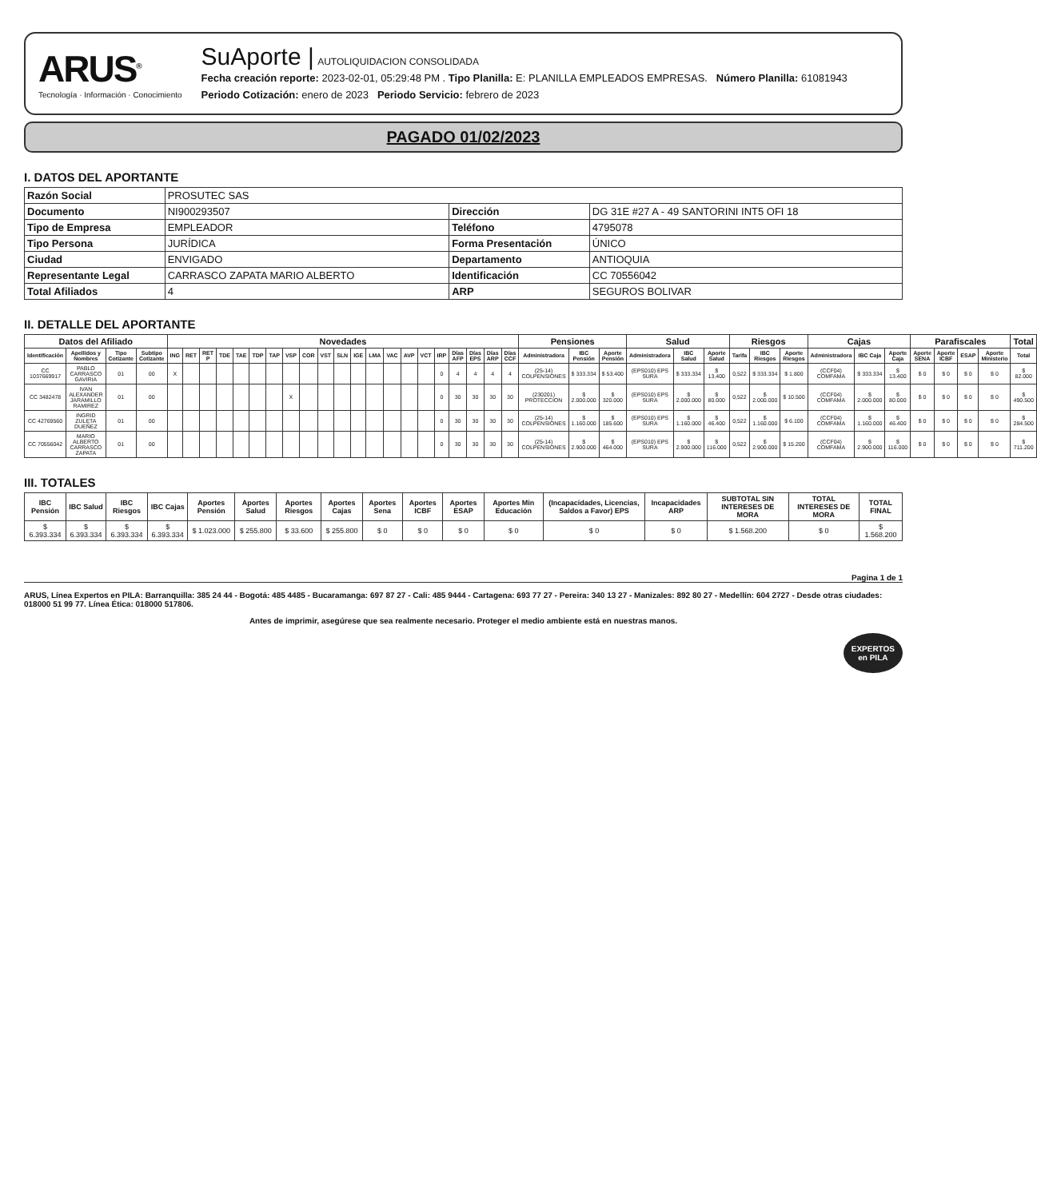ARUS<sup>®</sup>
Tecnología · Información · Conocimiento
SuAporte | AUTOLIQUIDACION CONSOLIDADA
Fecha creación reporte: 2023-02-01, 05:29:48 PM . Tipo Planilla: E: PLANILLA EMPLEADOS EMPRESAS. Número Planilla: 61081943
Periodo Cotización: enero de 2023 Periodo Servicio: febrero de 2023
PAGADO 01/02/2023
I. DATOS DEL APORTANTE
| Razón Social | PROSUTEC SAS | | |
| Documento | NI900293507 | Dirección | DG 31E #27 A - 49 SANTORINI INT5 OFI 18 |
| Tipo de Empresa | EMPLEADOR | Teléfono | 4795078 |
| Tipo Persona | JURÍDICA | Forma Presentación | ÚNICO |
| Ciudad | ENVIGADO | Departamento | ANTIOQUIA |
| Representante Legal | CARRASCO ZAPATA MARIO ALBERTO | Identificación | CC 70556042 |
| Total Afiliados | 4 | ARP | SEGUROS BOLIVAR |
II. DETALLE DEL APORTANTE
| Datos del Afiliado | | | | Novedades | | | | | | | | | | | | | | | | | | | | | Pensiones | | | Salud | | | Riesgos | | | Cajas | | | Parafiscales | | | | Total |
| --- | --- | --- | --- | --- | --- | --- | --- | --- | --- | --- | --- | --- | --- | --- | --- | --- | --- | --- | --- | --- | --- | --- | --- | --- | --- | --- | --- | --- | --- | --- | --- | --- | --- | --- | --- | --- | --- | --- | --- | --- | --- |
| Identificación | Apellidos y Nombres | Tipo Cotizante | Subtipo Cotizante | ING | RET | RET P | TDE | TAE | TDP | TAP | VSP | COR | VST | SLN | IGE | LMA | VAC | AVP | VCT | IRP | Días AFP | Días EPS | Días ARP | Días CCF | Administradora | IBC Pensión | Aporte Pensión | Administradora | IBC Salud | Aporte Salud | Tarifa | IBC Riesgos | Aporte Riesgos | Administradora | IBC Caja | Aporte Caja | Aporte SENA | Aporte ICBF | ESAP | Aporte Ministerio | Total |
| CC 1037669917 | PABLO CARRASCO GAVIRIA | 01 | 00 | X | | | | | | | | | | | | | | | | 0 | 4 | 4 | 4 | 4 | (25-14) COLPENSIONES | $ 333.334 | $ 53.400 | (EPS010) EPS SURA | $ 333.334 | $ 13.400 | 0,522 | $ 333.334 | $ 1.800 | (CCF04) COMFAMA | $ 333.334 | $ 13.400 | $ 0 | $ 0 | $ 0 | $ 0 | $ 82.000 |
| CC 3482478 | IVAN ALEXANDER JARAMILLO RAMIREZ | 01 | 00 | | | | | | | | X | | | | | | | | | 0 | 30 | 30 | 30 | 30 | (230201) PROTECCION | $ 2.000.000 | $ 320.000 | (EPS010) EPS SURA | $ 2.000.000 | $ 80.000 | 0,522 | $ 2.000.000 | $ 10.500 | (CCF04) COMFAMA | $ 2.000.000 | $ 80.000 | $ 0 | $ 0 | $ 0 | $ 0 | $ 490.500 |
| CC 42769560 | INGRID ZULETA DUEÑEZ | 01 | 00 | | | | | | | | | | | | | | | | | 0 | 30 | 30 | 30 | 30 | (25-14) COLPENSIONES | $ 1.160.000 | $ 185.600 | (EPS010) EPS SURA | $ 1.160.000 | $ 46.400 | 0,522 | $ 1.160.000 | $ 6.100 | (CCF04) COMFAMA | $ 1.160.000 | $ 46.400 | $ 0 | $ 0 | $ 0 | $ 0 | $ 284.500 |
| CC 70556042 | MARIO ALBERTO CARRASCO ZAPATA | 01 | 00 | | | | | | | | | | | | | | | | | 0 | 30 | 30 | 30 | 30 | (25-14) COLPENSIONES | $ 2.900.000 | $ 464.000 | (EPS010) EPS SURA | $ 2.900.000 | $ 116.000 | 0,522 | $ 2.900.000 | $ 15.200 | (CCF04) COMFAMA | $ 2.900.000 | $ 116.000 | $ 0 | $ 0 | $ 0 | $ 0 | $ 711.200 |
III. TOTALES
| IBC Pensión | IBC Salud | IBC Riesgos | IBC Cajas | Aportes Pensión | Aportes Salud | Aportes Riesgos | Aportes Cajas | Aportes Sena | Aportes ICBF | Aportes ESAP | Aportes Min Educación | (Incapacidades, Licencias, Saldos a Favor) EPS | Incapacidades ARP | SUBTOTAL SIN INTERESES DE MORA | TOTAL INTERESES DE MORA | TOTAL FINAL |
| --- | --- | --- | --- | --- | --- | --- | --- | --- | --- | --- | --- | --- | --- | --- | --- | --- |
| $ 6.393.334 | $ 6.393.334 | $ 6.393.334 | $ 6.393.334 | $ 1.023.000 | $ 255.800 | $ 33.600 | $ 255.800 | $ 0 | $ 0 | $ 0 | $ 0 | $ 0 | $ 0 | $ 1.568.200 | $ 0 | $ 1.568.200 |
Pagina 1 de 1
ARUS, Línea Expertos en PILA: Barranquilla: 385 24 44 - Bogotá: 485 4485 - Bucaramanga: 697 87 27 - Cali: 485 9444 - Cartagena: 693 77 27 - Pereira: 340 13 27 - Manizales: 892 80 27 - Medellín: 604 2727 - Desde otras ciudades: 018000 51 99 77. Línea Ética: 018000 517806.
Antes de imprimir, asegúrese que sea realmente necesario. Proteger el medio ambiente está en nuestras manos.
EXPERTOS
en PILA